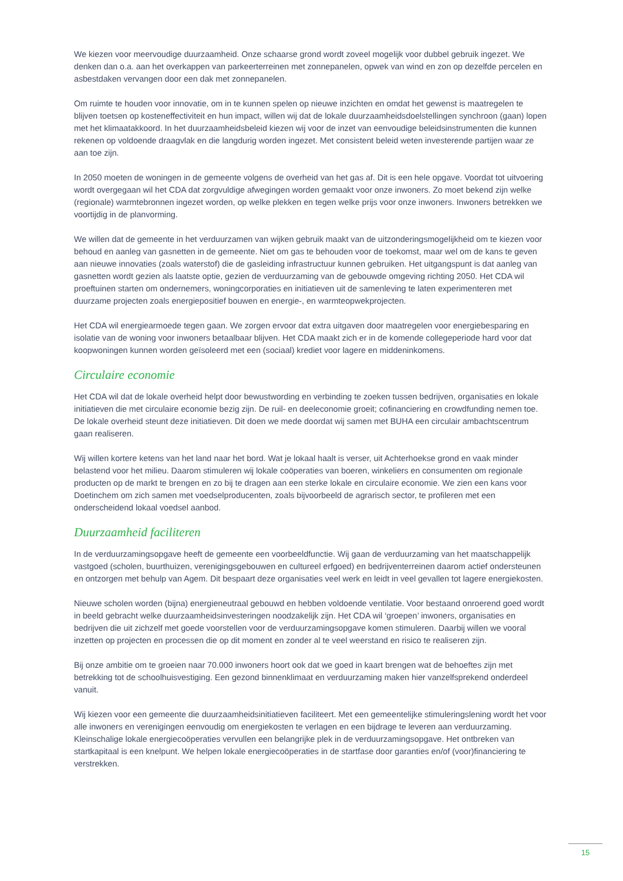We kiezen voor meervoudige duurzaamheid. Onze schaarse grond wordt zoveel mogelijk voor dubbel gebruik ingezet. We denken dan o.a. aan het overkappen van parkeerterreinen met zonnepanelen, opwek van wind en zon op dezelfde percelen en asbestdaken vervangen door een dak met zonnepanelen.
Om ruimte te houden voor innovatie, om in te kunnen spelen op nieuwe inzichten en omdat het gewenst is maatregelen te blijven toetsen op kosteneffectiviteit en hun impact, willen wij dat de lokale duurzaamheidsdoelstellingen synchroon (gaan) lopen met het klimaatakkoord. In het duurzaamheidsbeleid kiezen wij voor de inzet van eenvoudige beleidsinstrumenten die kunnen rekenen op voldoende draagvlak en die langdurig worden ingezet. Met consistent beleid weten investerende partijen waar ze aan toe zijn.
In 2050 moeten de woningen in de gemeente volgens de overheid van het gas af. Dit is een hele opgave. Voordat tot uitvoering wordt overgegaan wil het CDA dat zorgvuldige afwegingen worden gemaakt voor onze inwoners. Zo moet bekend zijn welke (regionale) warmtebronnen ingezet worden, op welke plekken en tegen welke prijs voor onze inwoners. Inwoners betrekken we voortijdig in de planvorming.
We willen dat de gemeente in het verduurzamen van wijken gebruik maakt van de uitzonderingsmogelijkheid om te kiezen voor behoud en aanleg van gasnetten in de gemeente. Niet om gas te behouden voor de toekomst, maar wel om de kans te geven aan nieuwe innovaties (zoals waterstof) die de gasleiding infrastructuur kunnen gebruiken. Het uitgangspunt is dat aanleg van gasnetten wordt gezien als laatste optie, gezien de verduurzaming van de gebouwde omgeving richting 2050. Het CDA wil proeftuinen starten om ondernemers, woningcorporaties en initiatieven uit de samenleving te laten experimenteren met duurzame projecten zoals energiepositief bouwen en energie-, en warmteopwekprojecten.
Het CDA wil energiearmoede tegen gaan. We zorgen ervoor dat extra uitgaven door maatregelen voor energiebesparing en isolatie van de woning voor inwoners betaalbaar blijven. Het CDA maakt zich er in de komende collegeperiode hard voor dat koopwoningen kunnen worden geïsoleerd met een (sociaal) krediet voor lagere en middeninkomens.
Circulaire economie
Het CDA wil dat de lokale overheid helpt door bewustwording en verbinding te zoeken tussen bedrijven, organisaties en lokale initiatieven die met circulaire economie bezig zijn. De ruil- en deeleconomie groeit; cofinanciering en crowdfunding nemen toe. De lokale overheid steunt deze initiatieven. Dit doen we mede doordat wij samen met BUHA een circulair ambachtscentrum gaan realiseren.
Wij willen kortere ketens van het land naar het bord. Wat je lokaal haalt is verser, uit Achterhoekse grond en vaak minder belastend voor het milieu. Daarom stimuleren wij lokale coöperaties van boeren, winkeliers en consumenten om regionale producten op de markt te brengen en zo bij te dragen aan een sterke lokale en circulaire economie. We zien een kans voor Doetinchem om zich samen met voedselproducenten, zoals bijvoorbeeld de agrarisch sector, te profileren met een onderscheidend lokaal voedsel aanbod.
Duurzaamheid faciliteren
In de verduurzamingsopgave heeft de gemeente een voorbeeldfunctie. Wij gaan de verduurzaming van het maatschappelijk vastgoed (scholen, buurthuizen, verenigingsgebouwen en cultureel erfgoed) en bedrijventerreinen daarom actief ondersteunen en ontzorgen met behulp van Agem. Dit bespaart deze organisaties veel werk en leidt in veel gevallen tot lagere energiekosten.
Nieuwe scholen worden (bijna) energieneutraal gebouwd en hebben voldoende ventilatie. Voor bestaand onroerend goed wordt in beeld gebracht welke duurzaamheidsinvesteringen noodzakelijk zijn. Het CDA wil ‘groepen’ inwoners, organisaties en bedrijven die uit zichzelf met goede voorstellen voor de verduurzamingsopgave komen stimuleren. Daarbij willen we vooral inzetten op projecten en processen die op dit moment en zonder al te veel weerstand en risico te realiseren zijn.
Bij onze ambitie om te groeien naar 70.000 inwoners hoort ook dat we goed in kaart brengen wat de behoeftes zijn met betrekking tot de schoolhuisvestiging. Een gezond binnenklimaat en verduurzaming maken hier vanzelfsprekend onderdeel vanuit.
Wij kiezen voor een gemeente die duurzaamheidsinitiatieven faciliteert. Met een gemeentelijke stimuleringslening wordt het voor alle inwoners en verenigingen eenvoudig om energiekosten te verlagen en een bijdrage te leveren aan verduurzaming. Kleinschalige lokale energiecoöperaties vervullen een belangrijke plek in de verduurzamingsopgave. Het ontbreken van startkapitaal is een knelpunt. We helpen lokale energiecoöperaties in de startfase door garanties en/of (voor)financiering te verstrekken.
15